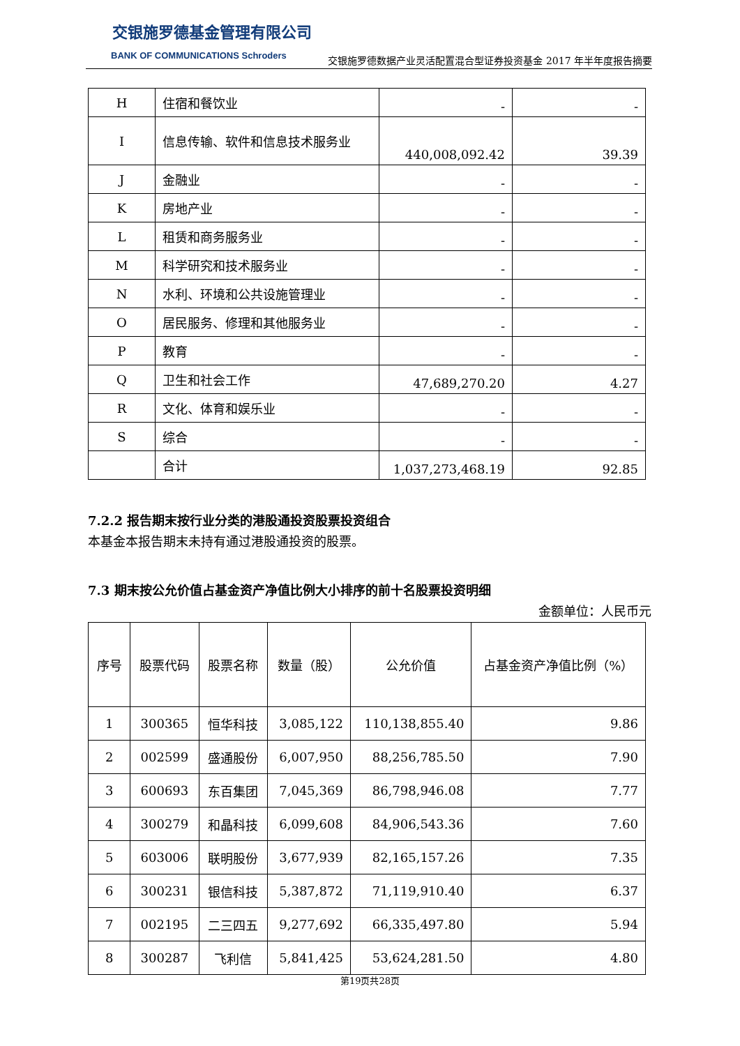交银施罗德基金管理有限公司
BANK OF COMMUNICATIONS Schroders
交银施罗德数据产业灵活配置混合型证券投资基金 2017 年半年度报告摘要
| H | 住宿和餐饮业 | - | - |
| I | 信息传输、软件和信息技术服务业 | 440,008,092.42 | 39.39 |
| J | 金融业 | - | - |
| K | 房地产业 | - | - |
| L | 租赁和商务服务业 | - | - |
| M | 科学研究和技术服务业 | - | - |
| N | 水利、环境和公共设施管理业 | - | - |
| O | 居民服务、修理和其他服务业 | - | - |
| P | 教育 | - | - |
| Q | 卫生和社会工作 | 47,689,270.20 | 4.27 |
| R | 文化、体育和娱乐业 | - | - |
| S | 综合 | - | - |
| | 合计 | 1,037,273,468.19 | 92.85 |
7.2.2 报告期末按行业分类的港股通投资股票投资组合
本基金本报告期末未持有通过港股通投资的股票。
7.3 期末按公允价值占基金资产净值比例大小排序的前十名股票投资明细
金额单位：人民币元
| 序号 | 股票代码 | 股票名称 | 数量（股） | 公允价值 | 占基金资产净值比例（%） |
| --- | --- | --- | --- | --- | --- |
| 1 | 300365 | 恒华科技 | 3,085,122 | 110,138,855.40 | 9.86 |
| 2 | 002599 | 盛通股份 | 6,007,950 | 88,256,785.50 | 7.90 |
| 3 | 600693 | 东百集团 | 7,045,369 | 86,798,946.08 | 7.77 |
| 4 | 300279 | 和晶科技 | 6,099,608 | 84,906,543.36 | 7.60 |
| 5 | 603006 | 联明股份 | 3,677,939 | 82,165,157.26 | 7.35 |
| 6 | 300231 | 银信科技 | 5,387,872 | 71,119,910.40 | 6.37 |
| 7 | 002195 | 二三四五 | 9,277,692 | 66,335,497.80 | 5.94 |
| 8 | 300287 | 飞利信 | 5,841,425 | 53,624,281.50 | 4.80 |
第19页共28页